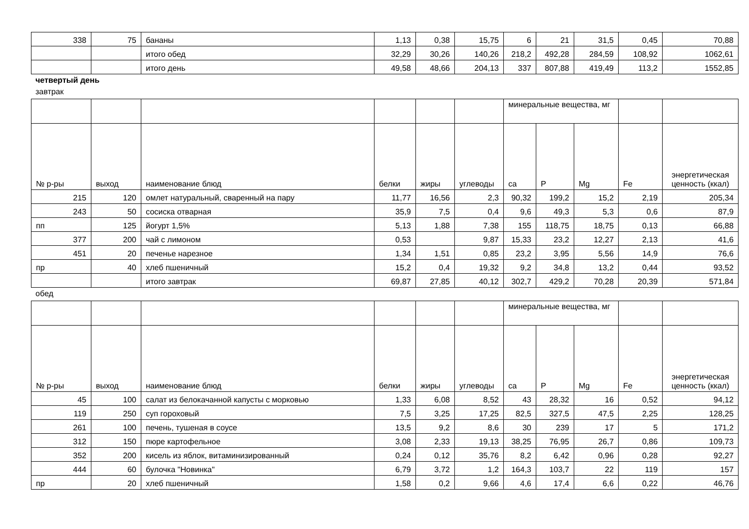| 338 | 75 | бананы | 1,13 | 0,38 | 15,75 | 6 | 21 | 31,5 | 0,45 | 70,88 |
| | | итого обед | 32,29 | 30,26 | 140,26 | 218,2 | 492,28 | 284,59 | 108,92 | 1062,61 |
| | | итого день | 49,58 | 48,66 | 204,13 | 337 | 807,88 | 419,49 | 113,2 | 1552,85 |
четвертый день
завтрак
| | | | | | | минеральные вещества, мг | | | | |
| --- | --- | --- | --- | --- | --- | --- | --- | --- | --- | --- |
| № р-ры | выход | наименование блюд | белки | жиры | углеводы | ca | P | Mg | Fe | энергетическая ценность (ккал) |
| 215 | 120 | омлет натуральный, сваренный на пару | 11,77 | 16,56 | 2,3 | 90,32 | 199,2 | 15,2 | 2,19 | 205,34 |
| 243 | 50 | сосиска отварная | 35,9 | 7,5 | 0,4 | 9,6 | 49,3 | 5,3 | 0,6 | 87,9 |
| пп | 125 | йогурт 1,5% | 5,13 | 1,88 | 7,38 | 155 | 118,75 | 18,75 | 0,13 | 66,88 |
| 377 | 200 | чай с лимоном | 0,53 | | 9,87 | 15,33 | 23,2 | 12,27 | 2,13 | 41,6 |
| 451 | 20 | печенье нарезное | 1,34 | 1,51 | 0,85 | 23,2 | 3,95 | 5,56 | 14,9 | 76,6 |
| пр | 40 | хлеб пшеничный | 15,2 | 0,4 | 19,32 | 9,2 | 34,8 | 13,2 | 0,44 | 93,52 |
| | | итого завтрак | 69,87 | 27,85 | 40,12 | 302,7 | 429,2 | 70,28 | 20,39 | 571,84 |
обед
| | | | | | | минеральные вещества, мг | | | | |
| --- | --- | --- | --- | --- | --- | --- | --- | --- | --- | --- |
| № р-ры | выход | наименование блюд | белки | жиры | углеводы | ca | P | Mg | Fe | энергетическая ценность (ккал) |
| 45 | 100 | салат из белокачанной капусты с морковью | 1,33 | 6,08 | 8,52 | 43 | 28,32 | 16 | 0,52 | 94,12 |
| 119 | 250 | суп гороховый | 7,5 | 3,25 | 17,25 | 82,5 | 327,5 | 47,5 | 2,25 | 128,25 |
| 261 | 100 | печень, тушеная в соусе | 13,5 | 9,2 | 8,6 | 30 | 239 | 17 | 5 | 171,2 |
| 312 | 150 | пюре картофельное | 3,08 | 2,33 | 19,13 | 38,25 | 76,95 | 26,7 | 0,86 | 109,73 |
| 352 | 200 | кисель из яблок, витаминизированный | 0,24 | 0,12 | 35,76 | 8,2 | 6,42 | 0,96 | 0,28 | 92,27 |
| 444 | 60 | булочка "Новинка" | 6,79 | 3,72 | 1,2 | 164,3 | 103,7 | 22 | 119 | 157 |
| пр | 20 | хлеб пшеничный | 1,58 | 0,2 | 9,66 | 4,6 | 17,4 | 6,6 | 0,22 | 46,76 |